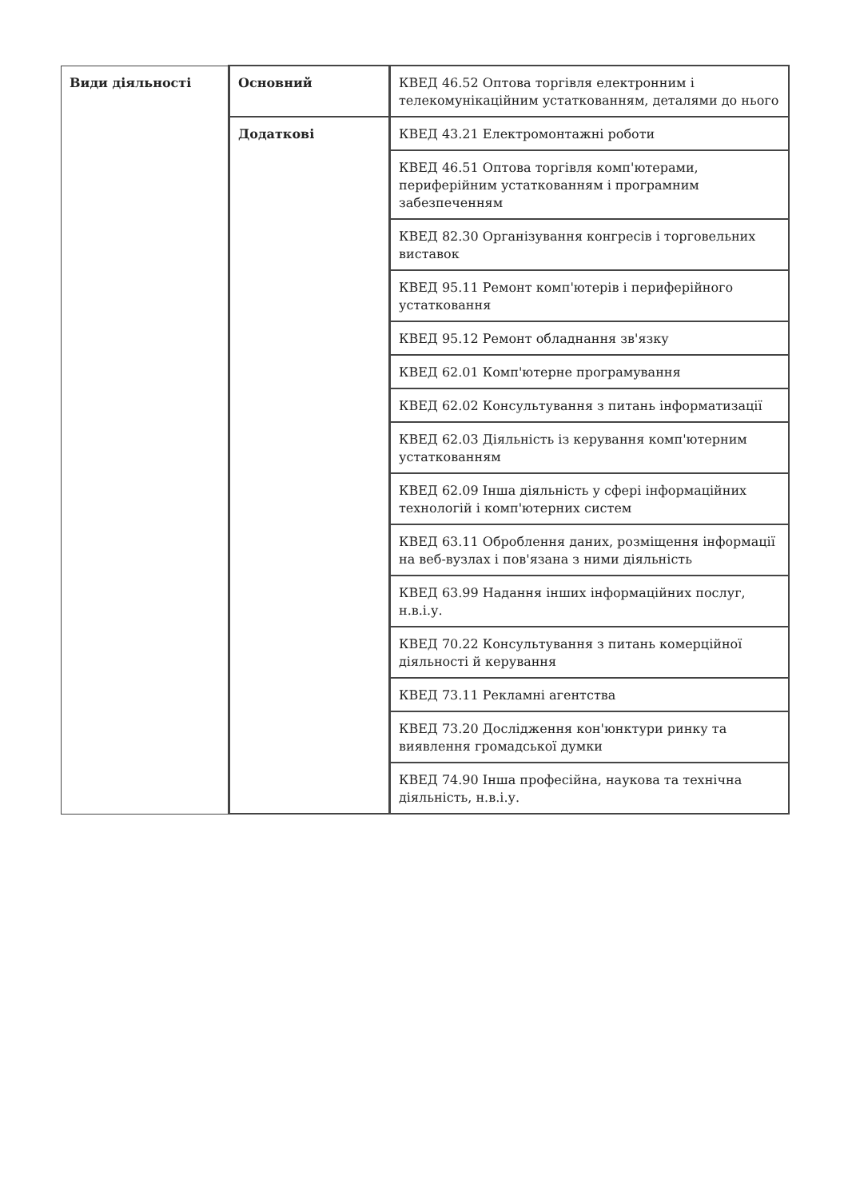| Види діяльності | Основний | КВЕД 46.52 Оптова торгівля електронним і телекомунікаційним устаткованням, деталями до нього |
| | Додаткові | КВЕД 43.21 Електромонтажні роботи |
| | | КВЕД 46.51 Оптова торгівля комп'ютерами, периферійним устаткованням і програмним забезпеченням |
| | | КВЕД 82.30 Організування конгресів і торговельних виставок |
| | | КВЕД 95.11 Ремонт комп'ютерів і периферійного устатковання |
| | | КВЕД 95.12 Ремонт обладнання зв'язку |
| | | КВЕД 62.01 Комп'ютерне програмування |
| | | КВЕД 62.02 Консультування з питань інформатизації |
| | | КВЕД 62.03 Діяльність із керування комп'ютерним устаткованням |
| | | КВЕД 62.09 Інша діяльність у сфері інформаційних технологій і комп'ютерних систем |
| | | КВЕД 63.11 Оброблення даних, розміщення інформації на веб-вузлах і пов'язана з ними діяльність |
| | | КВЕД 63.99 Надання інших інформаційних послуг, н.в.і.у. |
| | | КВЕД 70.22 Консультування з питань комерційної діяльності й керування |
| | | КВЕД 73.11 Рекламні агентства |
| | | КВЕД 73.20 Дослідження кон'юнктури ринку та виявлення громадської думки |
| | | КВЕД 74.90 Інша професійна, наукова та технічна діяльність, н.в.і.у. |